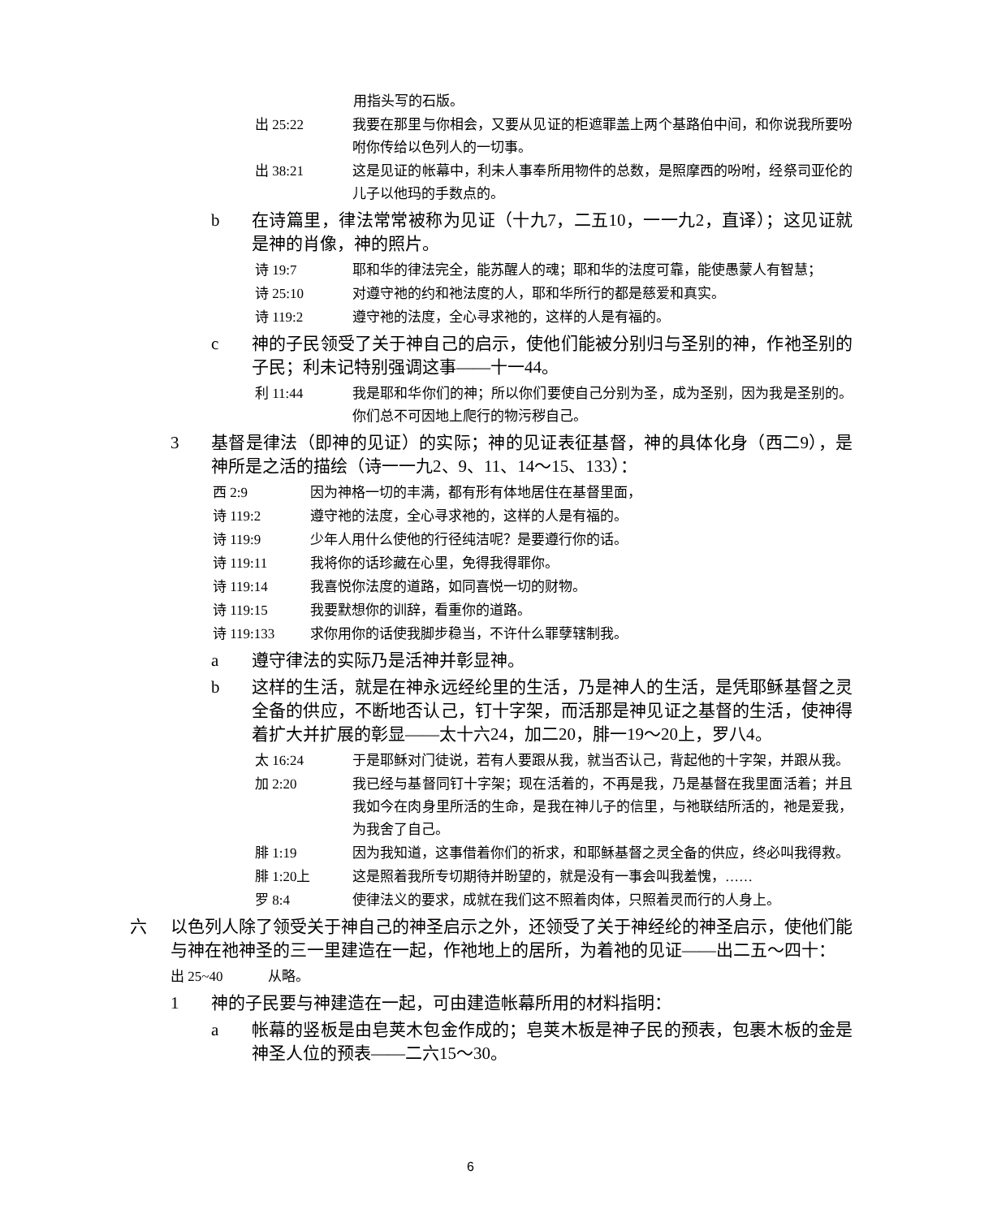用指头写的石版。
出 25:22 我要在那里与你相会，又要从见证的柜遮罪盖上两个基路伯中间，和你说我所要吩咐你传给以色列人的一切事。
出 38:21 这是见证的帐幕中，利未人事奉所用物件的总数，是照摩西的吩咐，经祭司亚伦的儿子以他玛的手数点的。
b 在诗篇里，律法常常被称为见证（十九7，二五10，一一九2，直译）；这见证就是神的肖像，神的照片。
诗 19:7 耶和华的律法完全，能苏醒人的魂；耶和华的法度可靠，能使愚蒙人有智慧；
诗 25:10 对遵守祂的约和祂法度的人，耶和华所行的都是慈爱和真实。
诗 119:2 遵守祂的法度，全心寻求祂的，这样的人是有福的。
c 神的子民领受了关于神自己的启示，使他们能被分别归与圣别的神，作祂圣别的子民；利未记特别强调这事——十一44。
利 11:44 我是耶和华你们的神；所以你们要使自己分别为圣，成为圣别，因为我是圣别的。你们总不可因地上爬行的物污秽自己。
3 基督是律法（即神的见证）的实际；神的见证表征基督，神的具体化身（西二9），是神所是之活的描绘（诗一一九2、9、11、14～15、133）：
西 2:9 因为神格一切的丰满，都有形有体地居住在基督里面，
诗 119:2 遵守祂的法度，全心寻求祂的，这样的人是有福的。
诗 119:9 少年人用什么使他的行径纯洁呢？是要遵行你的话。
诗 119:11 我将你的话珍藏在心里，免得我得罪你。
诗 119:14 我喜悦你法度的道路，如同喜悦一切的财物。
诗 119:15 我要默想你的训辞，看重你的道路。
诗 119:133 求你用你的话使我脚步稳当，不许什么罪孽辖制我。
a 遵守律法的实际乃是活神并彰显神。
b 这样的生活，就是在神永远经纶里的生活，乃是神人的生活，是凭耶稣基督之灵全备的供应，不断地否认己，钉十字架，而活那是神见证之基督的生活，使神得着扩大并扩展的彰显——太十六24，加二20，腓一19～20上，罗八4。
太 16:24 于是耶稣对门徒说，若有人要跟从我，就当否认己，背起他的十字架，并跟从我。
加 2:20 我已经与基督同钉十字架；现在活着的，不再是我，乃是基督在我里面活着；并且我如今在肉身里所活的生命，是我在神儿子的信里，与祂联结所活的，祂是爱我，为我舍了自己。
腓 1:19 因为我知道，这事借着你们的祈求，和耶稣基督之灵全备的供应，终必叫我得救。
腓 1:20上 这是照着我所专切期待并盼望的，就是没有一事会叫我羞愧，……
罗 8:4 使律法义的要求，成就在我们这不照着肉体，只照着灵而行的人身上。
六 以色列人除了领受关于神自己的神圣启示之外，还领受了关于神经纶的神圣启示，使他们能与神在祂神圣的三一里建造在一起，作祂地上的居所，为着祂的见证——出二五～四十：
出 25~40 从略。
1 神的子民要与神建造在一起，可由建造帐幕所用的材料指明：
a 帐幕的竖板是由皂荚木包金作成的；皂荚木板是神子民的预表，包裹木板的金是神圣人位的预表——二六15～30。
6